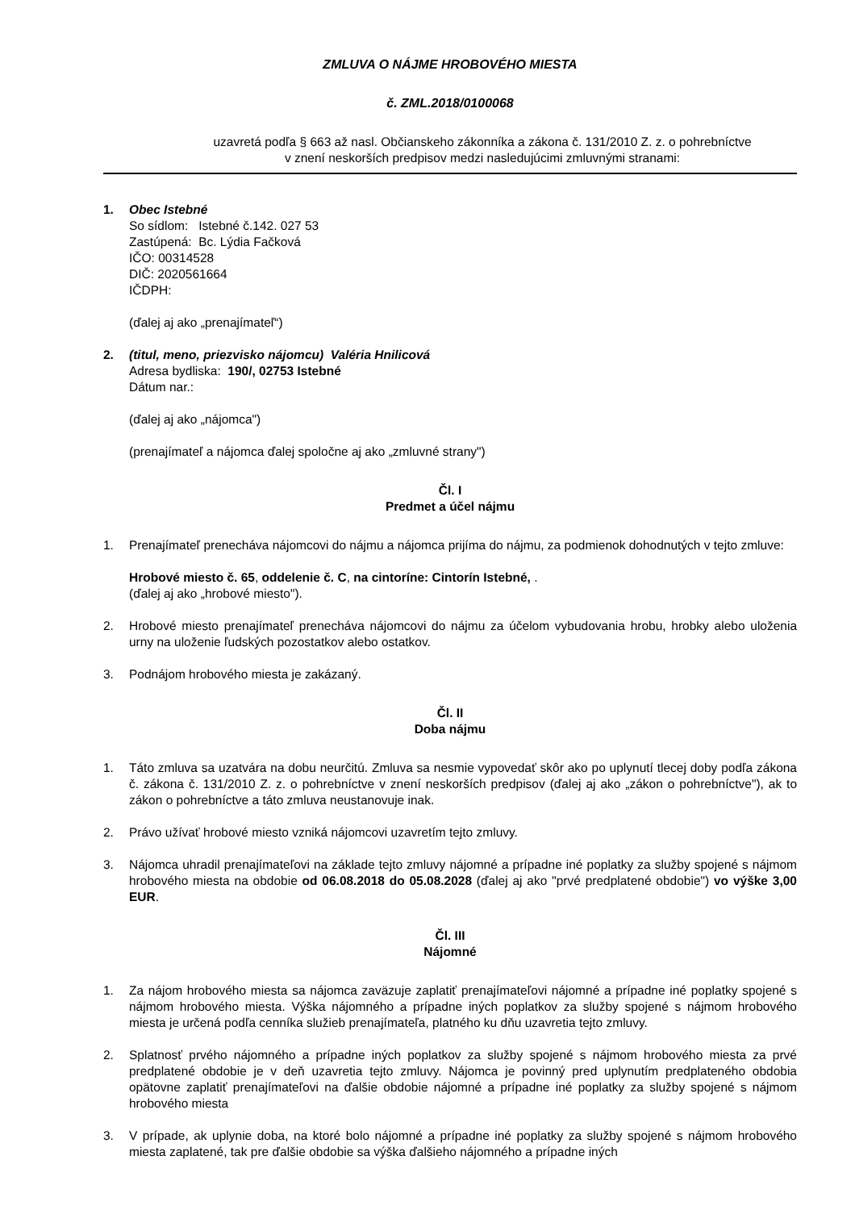ZMLUVA O NÁJME HROBOVÉHO MIESTA
č. ZML.2018/0100068
uzavretá podľa § 663 až nasl. Občianskeho zákonníka a zákona č. 131/2010 Z. z. o pohrebníctve
v znení neskorších predpisov medzi nasledujúcimi zmluvnými stranami:
1. Obec Istebné
So sídlom: Istebné č.142. 027 53
Zastúpená: Bc. Lýdia Fačková
IČO: 00314528
DIČ: 2020561664
IČDPH:
(ďalej aj ako „prenajímateľ“)
2. (titul, meno, priezvisko nájomcu) Valéria Hnilicová
Adresa bydliska: 190/, 02753 Istebné
Dátum nar.:
(ďalej aj ako „nájomca")
(prenajímateľ a nájomca ďalej spoločne aj ako „zmluvné strany")
Čl. I
Predmet a účel nájmu
1. Prenajímateľ prenecháva nájomcovi do nájmu a nájomca prijíma do nájmu, za podmienok dohodnutých v tejto zmluve:
Hrobové miesto č. 65, oddelenie č. C, na cintoríne: Cintorín Istebné, .
(ďalej aj ako „hrobové miesto").
2. Hrobové miesto prenajímateľ prenecháva nájomcovi do nájmu za účelom vybudovania hrobu, hrobky alebo uloženia urny na uloženie ľudských pozostatkov alebo ostatkov.
3. Podnájom hrobového miesta je zakázaný.
Čl. II
Doba nájmu
1. Táto zmluva sa uzatvára na dobu neurčitú. Zmluva sa nesmie vypovedať skôr ako po uplynutí tlecej doby podľa zákona č. zákona č. 131/2010 Z. z. o pohrebníctve v znení neskorších predpisov (ďalej aj ako „zákon o pohrebníctve"), ak to zákon o pohrebníctve a táto zmluva neustanovuje inak.
2. Právo užívať hrobové miesto vzniká nájomcovi uzavretím tejto zmluvy.
3. Nájomca uhradil prenajímateľovi na základe tejto zmluvy nájomné a prípadne iné poplatky za služby spojené s nájmom hrobového miesta na obdobie od 06.08.2018 do 05.08.2028 (ďalej aj ako "prvé predplatené obdobie") vo výške 3,00 EUR.
Čl. III
Nájomné
1. Za nájom hrobového miesta sa nájomca zaväzuje zaplatiť prenajímateľovi nájomné a prípadne iné poplatky spojené s nájmom hrobového miesta. Výška nájomného a prípadne iných poplatkov za služby spojené s nájmom hrobového miesta je určená podľa cenníka služieb prenajímateľa, platného ku dňu uzavretia tejto zmluvy.
2. Splatnosť prvého nájomného a prípadne iných poplatkov za služby spojené s nájmom hrobového miesta za prvé predplatené obdobie je v deň uzavretia tejto zmluvy. Nájomca je povinný pred uplynutím predplateného obdobia opätovne zaplatiť prenajímateľovi na ďalšie obdobie nájomné a prípadne iné poplatky za služby spojené s nájmom hrobového miesta
3. V prípade, ak uplynie doba, na ktoré bolo nájomné a prípadne iné poplatky za služby spojené s nájmom hrobového miesta zaplatené, tak pre ďalšie obdobie sa výška ďalšieho nájomného a prípadne iných